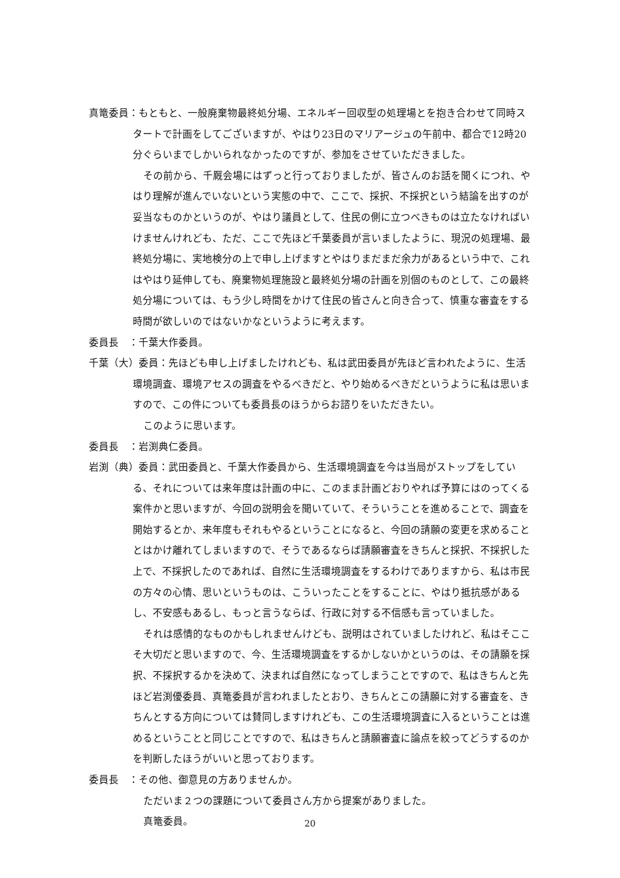真篭委員：もともと、一般廃棄物最終処分場、エネルギー回収型の処理場とを抱き合わせて同時スタートで計画をしてございますが、やはり23日のマリアージュの午前中、都合で12時20分ぐらいまでしかいられなかったのですが、参加をさせていただきました。
その前から、千厩会場にはずっと行っておりましたが、皆さんのお話を聞くにつれ、やはり理解が進んでいないという実態の中で、ここで、採択、不採択という結論を出すのが妥当なものかというのが、やはり議員として、住民の側に立つべきものは立たなければいけませんけれども、ただ、ここで先ほど千葉委員が言いましたように、現況の処理場、最終処分場に、実地検分の上で申し上げますとやはりまだまだ余力があるという中で、これはやはり延伸しても、廃棄物処理施設と最終処分場の計画を別個のものとして、この最終処分場については、もう少し時間をかけて住民の皆さんと向き合って、慎重な審査をする時間が欲しいのではないかなというように考えます。
委員長　：千葉大作委員。
千葉（大）委員：先ほども申し上げましたけれども、私は武田委員が先ほど言われたように、生活環境調査、環境アセスの調査をやるべきだと、やり始めるべきだというように私は思いますので、この件についても委員長のほうからお諮りをいただきたい。
このように思います。
委員長　：岩渕典仁委員。
岩渕（典）委員：武田委員と、千葉大作委員から、生活環境調査を今は当局がストップをしている、それについては来年度は計画の中に、このまま計画どおりやれば予算にはのってくる案件かと思いますが、今回の説明会を聞いていて、そういうことを進めることで、調査を開始するとか、来年度もそれもやるということになると、今回の請願の変更を求めることとはかけ離れてしまいますので、そうであるならば請願審査をきちんと採択、不採択した上で、不採択したのであれば、自然に生活環境調査をするわけでありますから、私は市民の方々の心情、思いというものは、こういったことをすることに、やはり抵抗感があるし、不安感もあるし、もっと言うならば、行政に対する不信感も言っていました。
それは感情的なものかもしれませんけども、説明はされていましたけれど、私はそここそ大切だと思いますので、今、生活環境調査をするかしないかというのは、その請願を採択、不採択するかを決めて、決まれば自然になってしまうことですので、私はきちんと先ほど岩渕優委員、真篭委員が言われましたとおり、きちんとこの請願に対する審査を、きちんとする方向については賛同しますけれども、この生活環境調査に入るということは進めるということと同じことですので、私はきちんと請願審査に論点を絞ってどうするのかを判断したほうがいいと思っております。
委員長　：その他、御意見の方ありませんか。
ただいま２つの課題について委員さん方から提案がありました。
真篭委員。
20